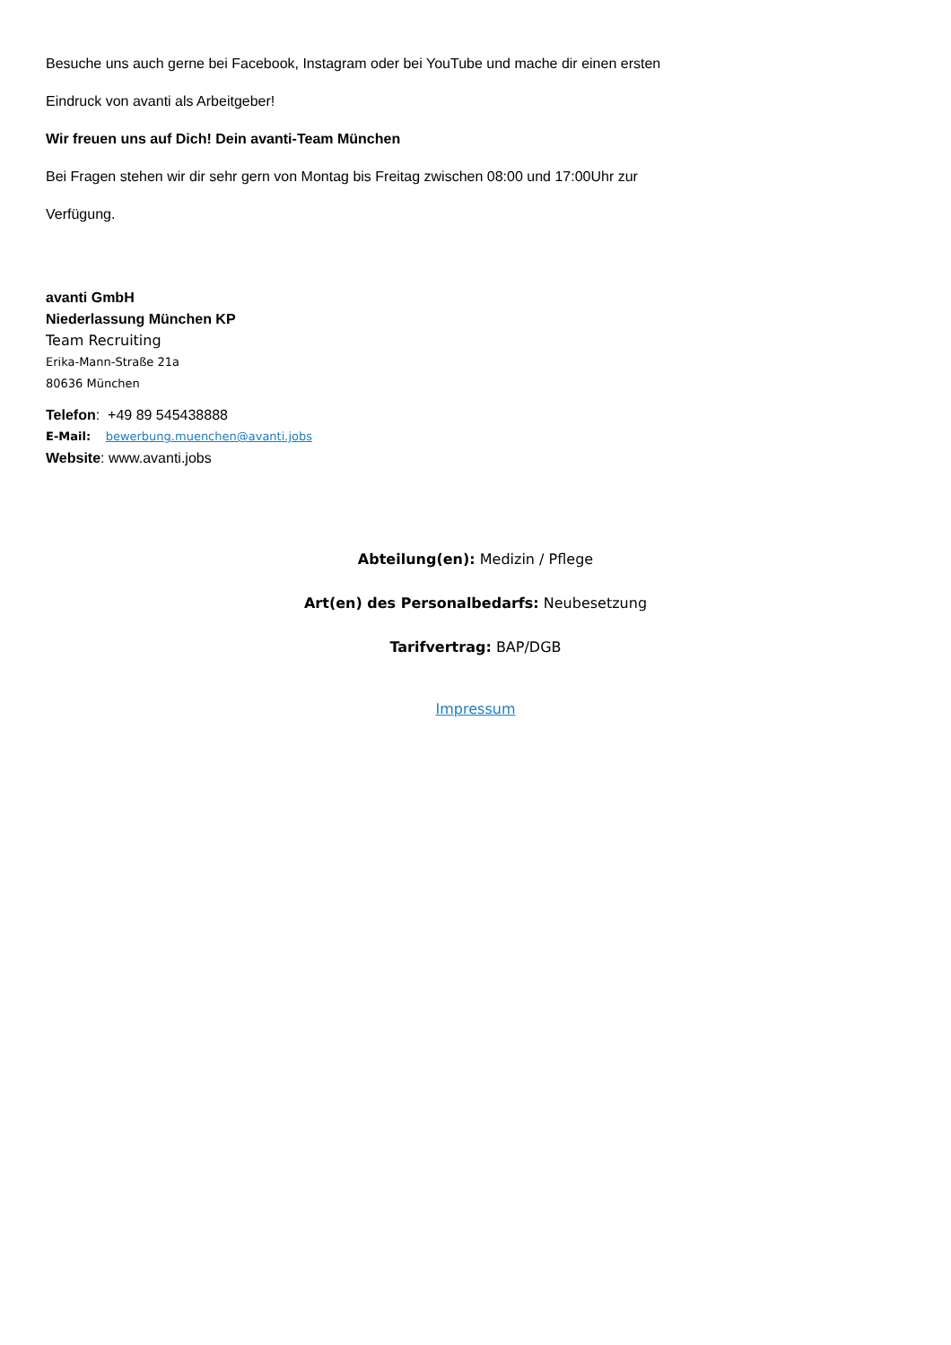Besuche uns auch gerne bei Facebook, Instagram oder bei YouTube und mache dir einen ersten
Eindruck von avanti als Arbeitgeber!
Wir freuen uns auf Dich! Dein avanti-Team München
Bei Fragen stehen wir dir sehr gern von Montag bis Freitag zwischen 08:00 und 17:00Uhr zur
Verfügung.
avanti GmbH
Niederlassung München KP
Team Recruiting
Erika-Mann-Straße 21a
80636 München
Telefon: +49 89 545438888
E-Mail: bewerbung.muenchen@avanti.jobs
Website: www.avanti.jobs
Abteilung(en): Medizin / Pflege
Art(en) des Personalbedarfs: Neubesetzung
Tarifvertrag: BAP/DGB
Impressum